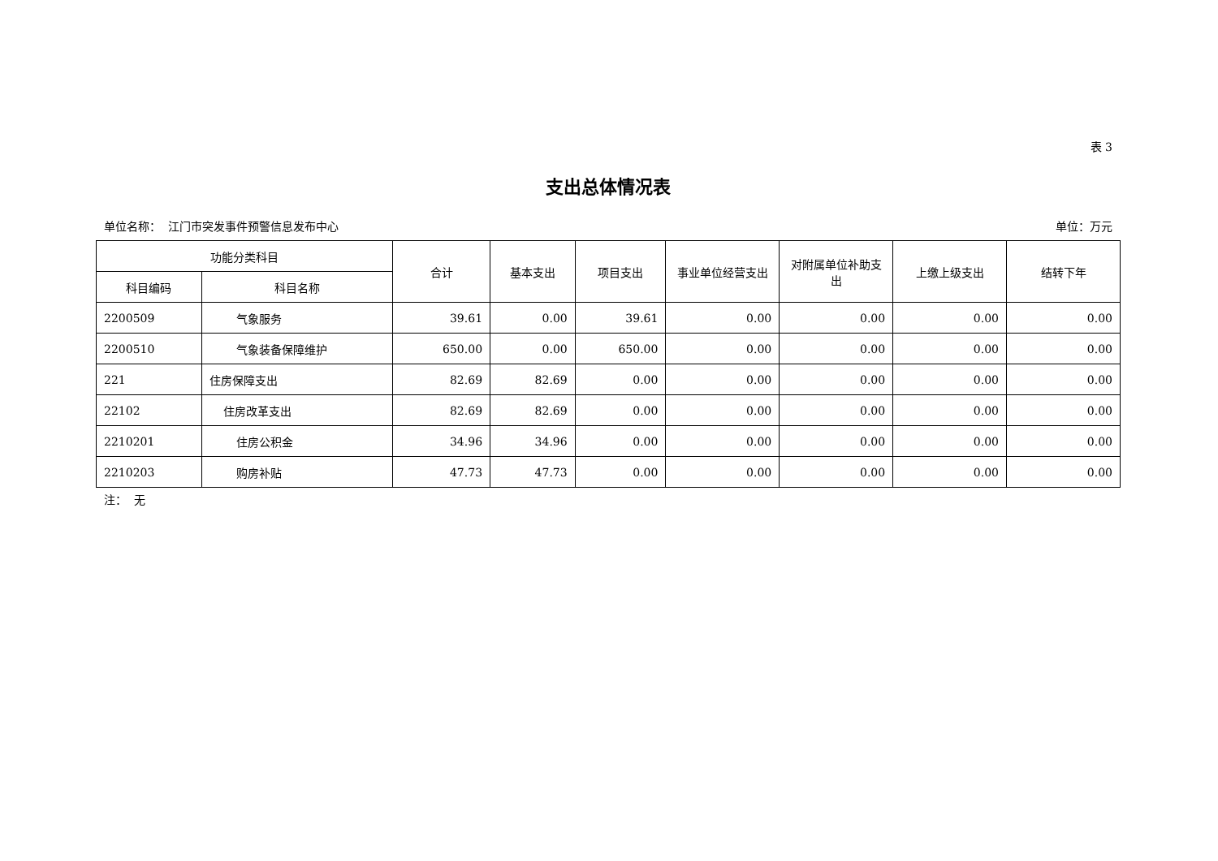表 3
支出总体情况表
单位名称： 江门市突发事件预警信息发布中心 单位：万元
| 功能分类科目 | | 合计 | 基本支出 | 项目支出 | 事业单位经营支出 | 对附属单位补助支出 | 上缴上级支出 | 结转下年 |
| --- | --- | --- | --- | --- | --- | --- | --- | --- |
| 科目编码 | 科目名称 | | | | | | | |
| 2200509 | 气象服务 | 39.61 | 0.00 | 39.61 | 0.00 | 0.00 | 0.00 | 0.00 |
| 2200510 | 气象装备保障维护 | 650.00 | 0.00 | 650.00 | 0.00 | 0.00 | 0.00 | 0.00 |
| 221 | 住房保障支出 | 82.69 | 82.69 | 0.00 | 0.00 | 0.00 | 0.00 | 0.00 |
| 22102 | 住房改革支出 | 82.69 | 82.69 | 0.00 | 0.00 | 0.00 | 0.00 | 0.00 |
| 2210201 | 住房公积金 | 34.96 | 34.96 | 0.00 | 0.00 | 0.00 | 0.00 | 0.00 |
| 2210203 | 购房补贴 | 47.73 | 47.73 | 0.00 | 0.00 | 0.00 | 0.00 | 0.00 |
注： 无